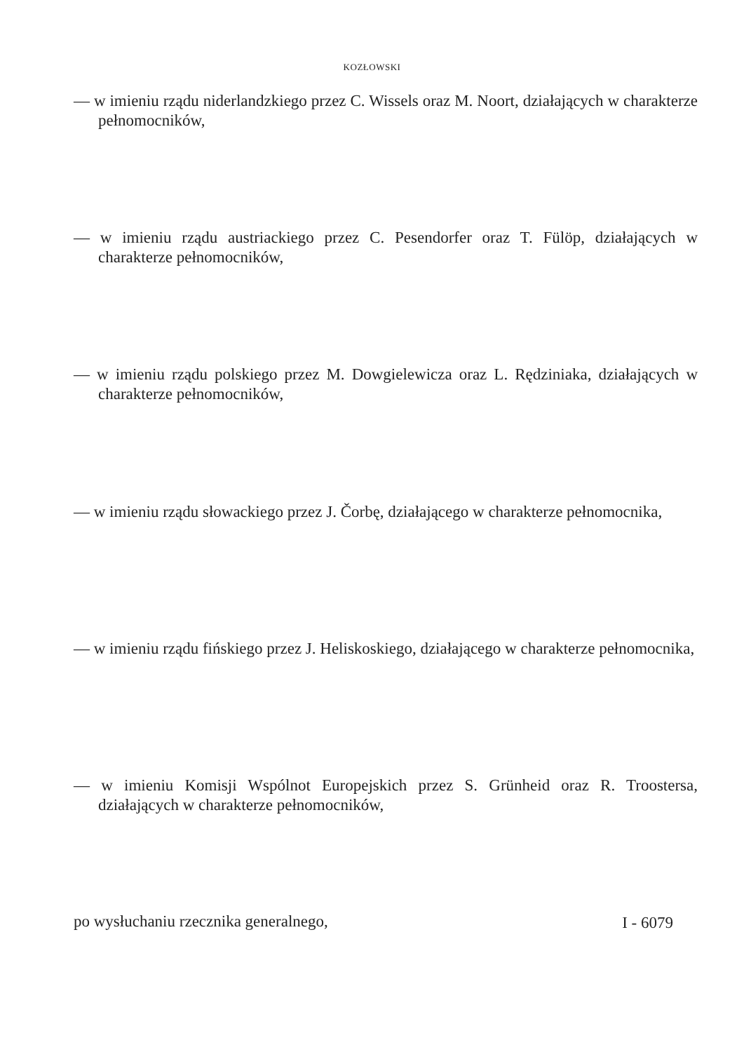KOZŁOWSKI
— w imieniu rządu niderlandzkiego przez C. Wissels oraz M. Noort, działających w charakterze pełnomocników,
— w imieniu rządu austriackiego przez C. Pesendorfer oraz T. Fülöp, działających w charakterze pełnomocników,
— w imieniu rządu polskiego przez M. Dowgielewicza oraz L. Rędziniaka, działających w charakterze pełnomocników,
— w imieniu rządu słowackiego przez J. Čorbę, działającego w charakterze pełnomocnika,
— w imieniu rządu fińskiego przez J. Heliskoskiego, działającego w charakterze pełnomocnika,
— w imieniu Komisji Wspólnot Europejskich przez S. Grünheid oraz R. Troostersa, działających w charakterze pełnomocników,
po wysłuchaniu rzecznika generalnego,
I - 6079